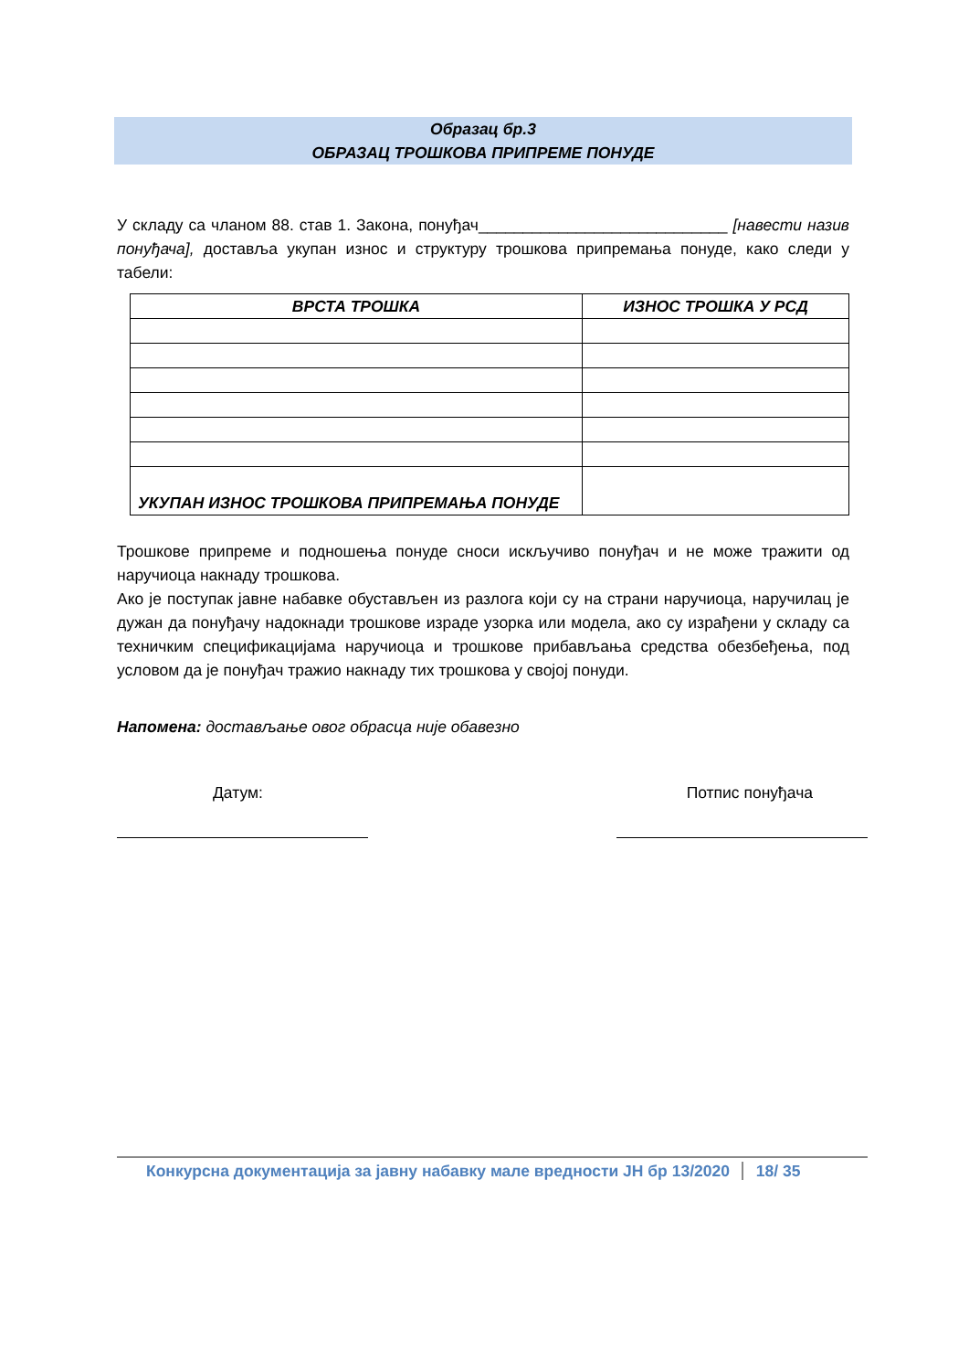Образац бр.3
ОБРАЗАЦ ТРОШКОВА ПРИПРЕМЕ ПОНУДЕ
У складу са чланом 88. став 1. Закона, понуђач____________________________ [навести назив понуђача], доставља укупан износ и структуру трошкова припремања понуде, како следи у табели:
| ВРСТА ТРОШКА | ИЗНОС ТРОШКА У РСД |
| --- | --- |
| УКУПАН ИЗНОС ТРОШКОВА ПРИПРЕМАЊА ПОНУДЕ | |
Трошкове припреме и подношења понуде сноси искључиво понуђач и не може тражити од наручиоца накнаду трошкова.
Ако је поступак јавне набавке обустављен из разлога који су на страни наручиоца, наручилац је дужан да понуђачу надокнади трошкове израде узорка или модела, ако су израђени у складу са техничким спецификацијама наручиоца и трошкове прибављања средства обезбеђења, под условом да је понуђач тражио накнаду тих трошкова у својој понуди.
Напомена: достављање овог обрасца није обавезно
Датум: Потпис понуђача
Конкурсна документација за јавну набавку мале вредности ЈН бр 13/2020 18/ 35